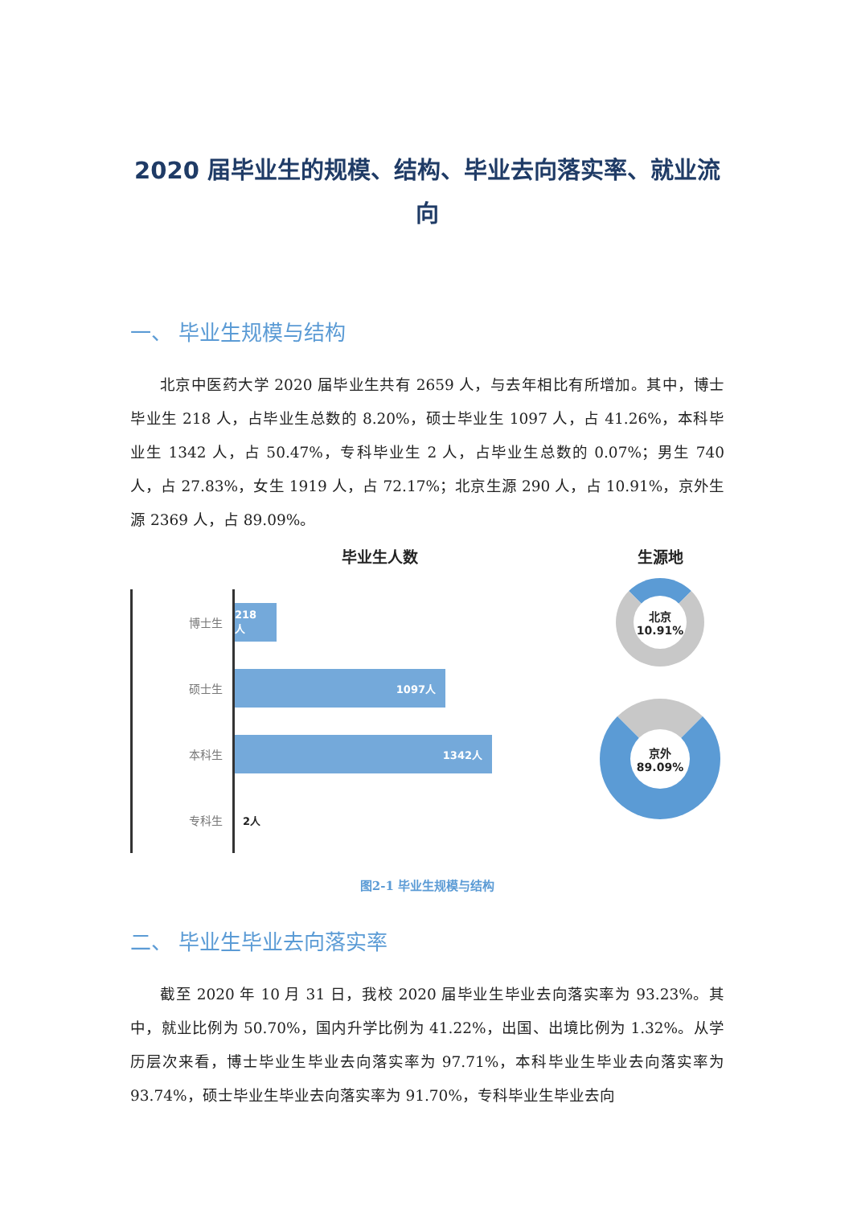2020 届毕业生的规模、结构、毕业去向落实率、就业流向
一、 毕业生规模与结构
北京中医药大学 2020 届毕业生共有 2659 人，与去年相比有所增加。其中，博士毕业生 218 人，占毕业生总数的 8.20%，硕士毕业生 1097 人，占 41.26%，本科毕业生 1342 人，占 50.47%，专科毕业生 2 人，占毕业生总数的 0.07%；男生 740 人，占 27.83%，女生 1919 人，占 72.17%；北京生源 290 人，占 10.91%，京外生源 2369 人，占 89.09%。
毕业生人数
博士生
218人
硕士生
1097人
本科生
1342人
专科生
2人
生源地
北京
10.91%
京外
89.09%
图2-1 毕业生规模与结构
二、 毕业生毕业去向落实率
截至 2020 年 10 月 31 日，我校 2020 届毕业生毕业去向落实率为 93.23%。其中，就业比例为 50.70%，国内升学比例为 41.22%，出国、出境比例为 1.32%。从学历层次来看，博士毕业生毕业去向落实率为 97.71%，本科毕业生毕业去向落实率为 93.74%，硕士毕业生毕业去向落实率为 91.70%，专科毕业生毕业去向